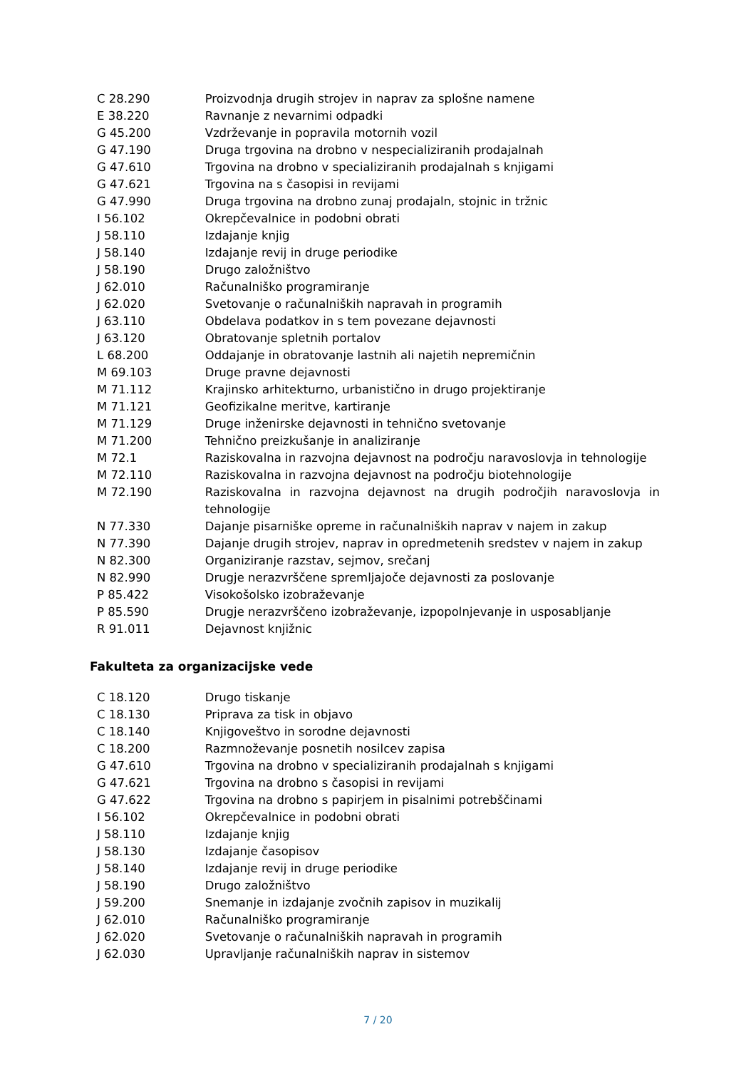| C 28.290 | Proizvodnja drugih strojev in naprav za splošne namene |
| E 38.220 | Ravnanje z nevarnimi odpadki |
| G 45.200 | Vzdrževanje in popravila motornih vozil |
| G 47.190 | Druga trgovina na drobno v nespecializiranih prodajalnah |
| G 47.610 | Trgovina na drobno v specializiranih prodajalnah s knjigami |
| G 47.621 | Trgovina na s časopisi in revijami |
| G 47.990 | Druga trgovina na drobno zunaj prodajaln, stojnic in tržnic |
| I 56.102 | Okrepčevalnice in podobni obrati |
| J 58.110 | Izdajanje knjig |
| J 58.140 | Izdajanje revij in druge periodike |
| J 58.190 | Drugo založništvo |
| J 62.010 | Računalniško programiranje |
| J 62.020 | Svetovanje o računalniških napravah in programih |
| J 63.110 | Obdelava podatkov in s tem povezane dejavnosti |
| J 63.120 | Obratovanje spletnih portalov |
| L 68.200 | Oddajanje in obratovanje lastnih ali najetih nepremičnin |
| M 69.103 | Druge pravne dejavnosti |
| M 71.112 | Krajinsko arhitekturno, urbanistično in drugo projektiranje |
| M 71.121 | Geofizikalne meritve, kartiranje |
| M 71.129 | Druge inženirske dejavnosti in tehnično svetovanje |
| M 71.200 | Tehnično preizkušanje in analiziranje |
| M 72.1 | Raziskovalna in razvojna dejavnost na področju naravoslovja in tehnologije |
| M 72.110 | Raziskovalna in razvojna dejavnost na področju biotehnologije |
| M 72.190 | Raziskovalna in razvojna dejavnost na drugih področjih naravoslovja in tehnologije |
| N 77.330 | Dajanje pisarniške opreme in računalniških naprav v najem in zakup |
| N 77.390 | Dajanje drugih strojev, naprav in opredmetenih sredstev v najem in zakup |
| N 82.300 | Organiziranje razstav, sejmov, srečanj |
| N 82.990 | Drugje nerazvrščene spremljajoče dejavnosti za poslovanje |
| P 85.422 | Visokošolsko izobraževanje |
| P 85.590 | Drugje nerazvrščeno izobraževanje, izpopolnjevanje in usposabljanje |
| R 91.011 | Dejavnost knjižnic |
Fakulteta za organizacijske vede
| C 18.120 | Drugo tiskanje |
| C 18.130 | Priprava za tisk in objavo |
| C 18.140 | Knjigoveštvo in sorodne dejavnosti |
| C 18.200 | Razmnoževanje posnetih nosilcev zapisa |
| G 47.610 | Trgovina na drobno v specializiranih prodajalnah s knjigami |
| G 47.621 | Trgovina na drobno s časopisi in revijami |
| G 47.622 | Trgovina na drobno s papirjem in pisalnimi potrebščinami |
| I 56.102 | Okrepčevalnice in podobni obrati |
| J 58.110 | Izdajanje knjig |
| J 58.130 | Izdajanje časopisov |
| J 58.140 | Izdajanje revij in druge periodike |
| J 58.190 | Drugo založništvo |
| J 59.200 | Snemanje in izdajanje zvočnih zapisov in muzikalij |
| J 62.010 | Računalniško programiranje |
| J 62.020 | Svetovanje o računalniških napravah in programih |
| J 62.030 | Upravljanje računalniških naprav in sistemov |
7 / 20